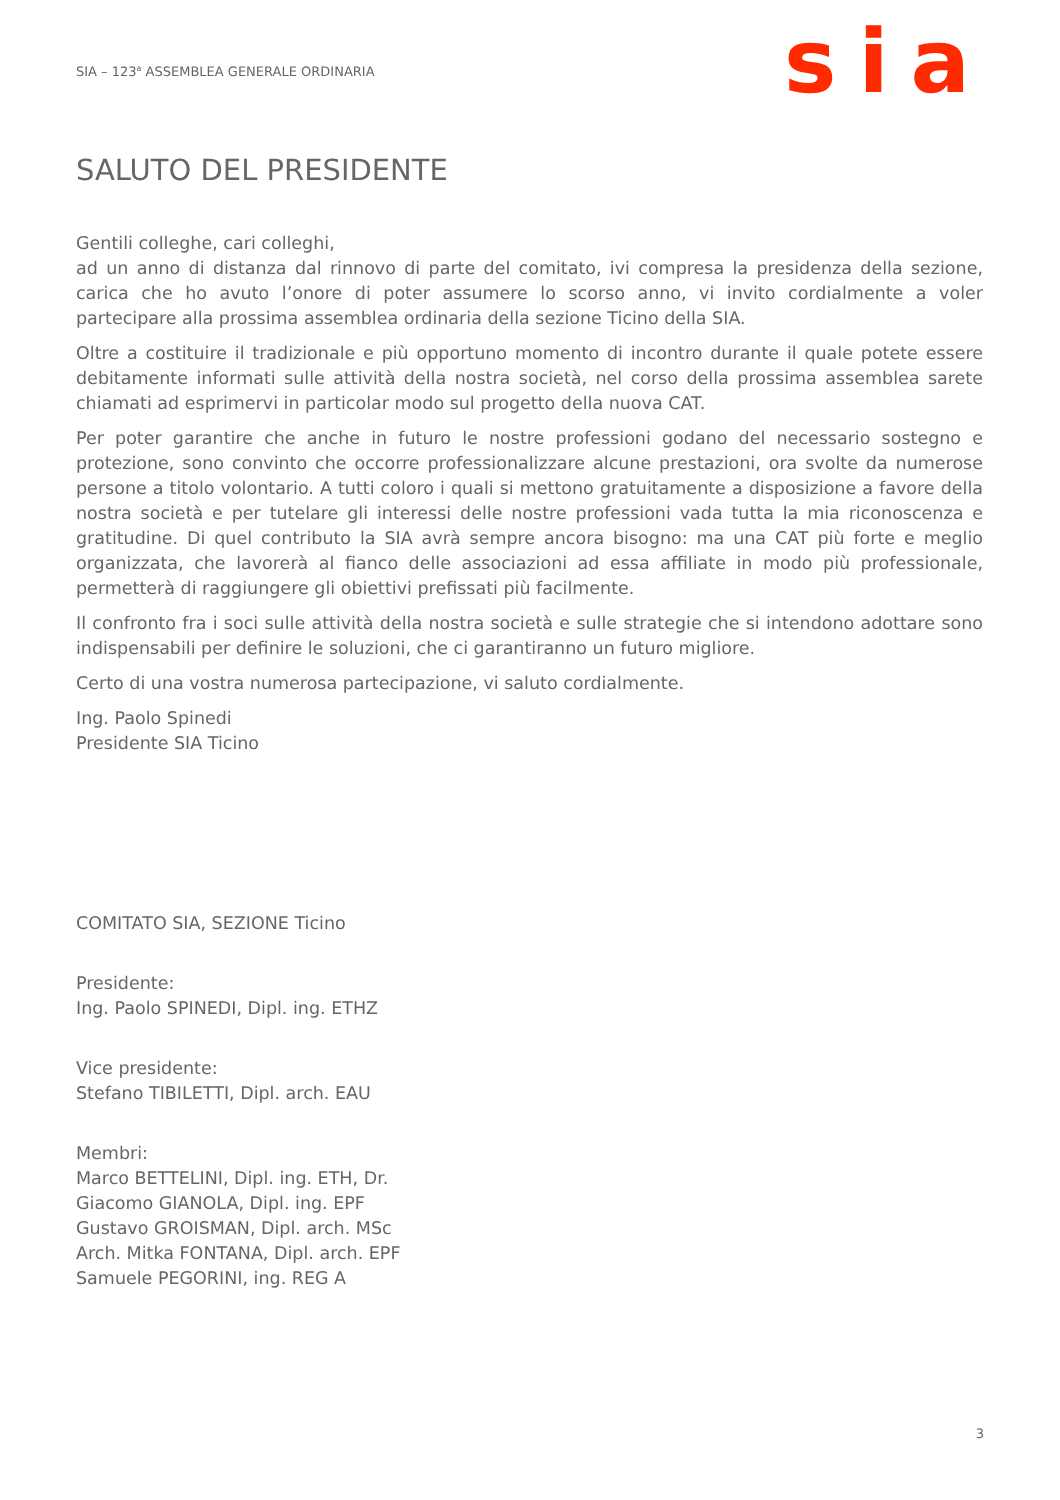SIA – 123<sup>a</sup> ASSEMBLEA GENERALE ORDINARIA
sia
SALUTO DEL PRESIDENTE
Gentili colleghe, cari colleghi,
ad un anno di distanza dal rinnovo di parte del comitato, ivi compresa la presidenza della sezione, carica che ho avuto l’onore di poter assumere lo scorso anno, vi invito cordialmente a voler partecipare alla prossima assemblea ordinaria della sezione Ticino della SIA.
Oltre a costituire il tradizionale e più opportuno momento di incontro durante il quale potete essere debitamente informati sulle attività della nostra società, nel corso della prossima assemblea sarete chiamati ad esprimervi in particolar modo sul progetto della nuova CAT.
Per poter garantire che anche in futuro le nostre professioni godano del necessario sostegno e protezione, sono convinto che occorre professionalizzare alcune prestazioni, ora svolte da numerose persone a titolo volontario. A tutti coloro i quali si mettono gratuitamente a disposizione a favore della nostra società e per tutelare gli interessi delle nostre professioni vada tutta la mia riconoscenza e gratitudine. Di quel contributo la SIA avrà sempre ancora bisogno: ma una CAT più forte e meglio organizzata, che lavorerà al fianco delle associazioni ad essa affiliate in modo più professionale, permetterà di raggiungere gli obiettivi prefissati più facilmente.
Il confronto fra i soci sulle attività della nostra società e sulle strategie che si intendono adottare sono indispensabili per definire le soluzioni, che ci garantiranno un futuro migliore.
Certo di una vostra numerosa partecipazione, vi saluto cordialmente.
Ing. Paolo Spinedi
Presidente SIA Ticino
COMITATO SIA, SEZIONE Ticino
Presidente:
Ing. Paolo SPINEDI, Dipl. ing. ETHZ
Vice presidente:
Stefano TIBILETTI, Dipl. arch. EAU
Membri:
Marco BETTELINI, Dipl. ing. ETH, Dr.
Giacomo GIANOLA, Dipl. ing. EPF
Gustavo GROISMAN, Dipl. arch. MSc
Arch. Mitka FONTANA, Dipl. arch. EPF
Samuele PEGORINI, ing. REG A
3